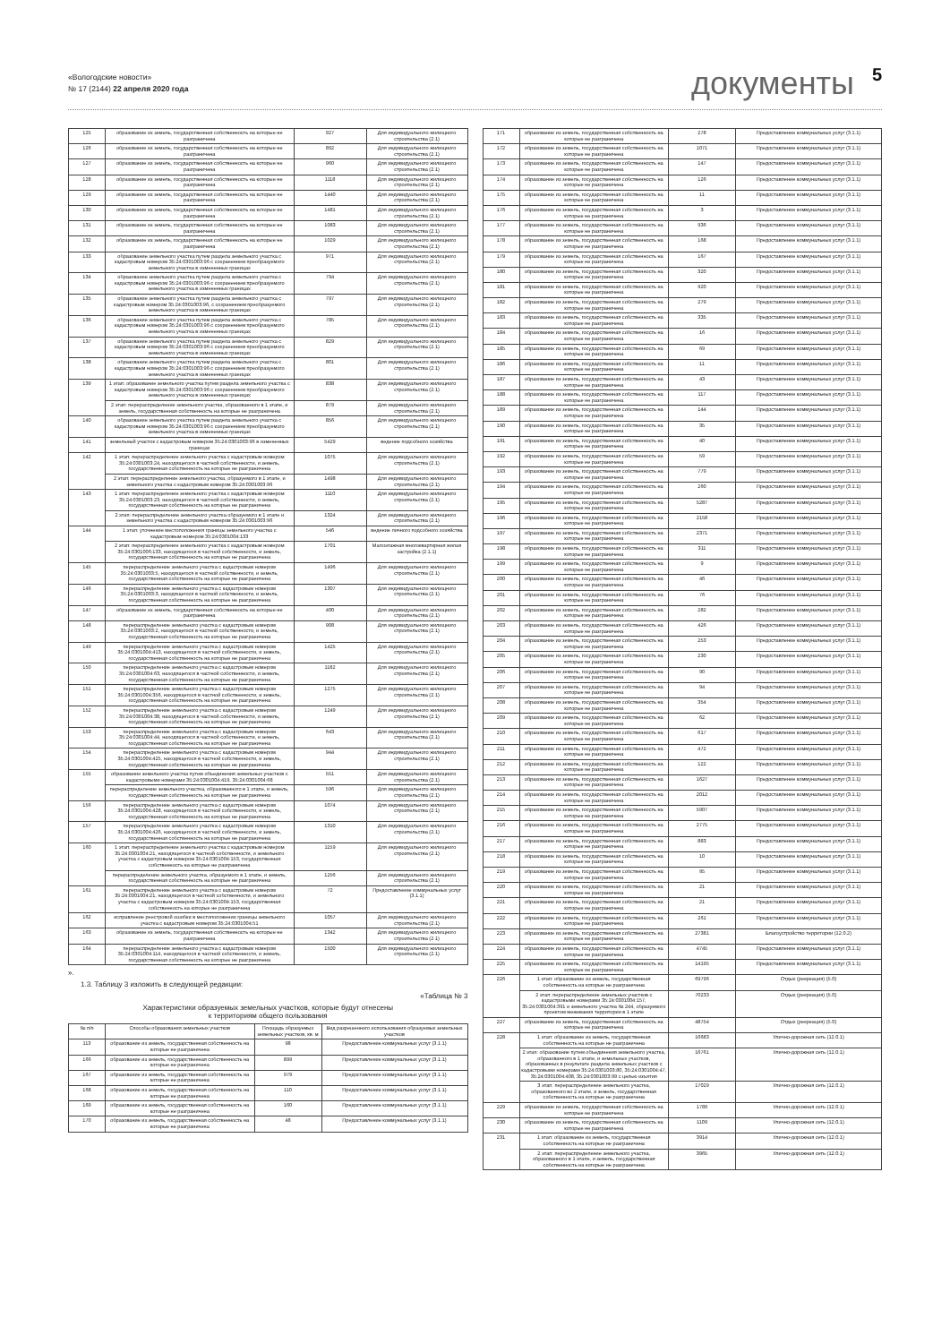«Вологодские новости»
№ 17 (2144) 22 апреля 2020 года
документы 5
| 125 | образование из земель, государственная собственность на которые не разграничена | 927 | Для индивидуального жилищного строительства (2.1) |
| 126 | образование из земель, государственная собственность на которые не разграничена | 892 | Для индивидуального жилищного строительства (2.1) |
| 127 | образование из земель, государственная собственность на которые не разграничена | 960 | Для индивидуального жилищного строительства (2.1) |
| 128 | образование из земель, государственная собственность на которые не разграничена | 1118 | Для индивидуального жилищного строительства (2.1) |
| 129 | образование из земель, государственная собственность на которые не разграничена | 1440 | Для индивидуального жилищного строительства (2.1) |
| 130 | образование из земель, государственная собственность на которые не разграничена | 1481 | Для индивидуального жилищного строительства (2.1) |
| 131 | образование из земель, государственная собственность на которые не разграничена | 1083 | Для индивидуального жилищного строительства (2.1) |
| 132 | образование из земель, государственная собственность на которые не разграничена | 1029 | Для индивидуального жилищного строительства (2.1) |
| 133 | образование земельного участка путем раздела земельного участка с кадастровым номером 35:24:0301003:96 с сохранением преобразуемого земельного участка в измененных границах | 971 | Для индивидуального жилищного строительства (2.1) |
| 134 | образование земельного участка путем раздела земельного участка с кадастровым номером 35:24:0301003:96 с сохранением преобразуемого земельного участка в измененных границах | 794 | Для индивидуального жилищного строительства (2.1) |
| 135 | образование земельного участка путем раздела земельного участка с кадастровым номером 35:24:0301003:96, с сохранением преобразуемого земельного участка в измененных границах | 797 | Для индивидуального жилищного строительства (2.1) |
| 136 | образование земельного участка путем раздела земельного участка с кадастровым номером 35:24:0301003:96 с сохранением преобразуемого земельного участка в измененных границах | 785 | Для индивидуального жилищного строительства (2.1) |
| 137 | образование земельного участка путем раздела земельного участка с кадастровым номером 35:24:0301003:96 с сохранением преобразуемого земельного участка в измененных границах | 829 | Для индивидуального жилищного строительства (2.1) |
| 138 | образование земельного участка путем раздела земельного участка с кадастровым номером 35:24:0301003:96 с сохранением преобразуемого земельного участка в измененных границах | 801 | Для индивидуального жилищного строительства (2.1) |
| 139 | 1 этап: образование земельного участка путем раздела земельного участка с кадастровым номером 35:24:0301003:96 с сохранением преобразуемого земельного участка в измененных границах | 838 | Для индивидуального жилищного строительства (2.1) |
| | 2 этап: перераспределение земельного участка, образованного в 1 этапе, и земель, государственная собственность на которые не разграничена | 879 | Для индивидуального жилищного строительства (2.1) |
| 140 | образование земельного участка путем раздела земельного участка с кадастровым номером 35:24:0301003:96 с сохранением преобразуемого земельного участка в измененных границах | 856 | Для индивидуального жилищного строительства (2.1) |
| 141 | земельный участок с кадастровым номером 35:24:0301003:96 в измененных границах | 5429 | ведение подсобного хозяйства |
| 142 | 1 этап: перераспределение земельного участка с кадастровым номером 35:24:0301003:24, находящегося в частной собственности, и земель, государственная собственность на которые не разграничена | 1075 | Для индивидуального жилищного строительства (2.1) |
| | 2 этап: перераспределение земельного участка, образуемого в 1 этапе, и земельного участка с кадастровым номером 35:24:0301003:96 | 1498 | Для индивидуального жилищного строительства (2.1) |
| 143 | 1 этап: перераспределение земельного участка с кадастровым номером 35:24:0301003:23, находящегося в частной собственности, и земель, государственная собственность на которые не разграничена | 1110 | Для индивидуального жилищного строительства (2.1) |
| | 2 этап: перераспределение земельного участка образуемого в 1 этапе и земельного участка с кадастровым номером 35:24:0301003:96 | 1324 | Для индивидуального жилищного строительства (2.1) |
| 144 | 1 этап: уточнение местоположения границы земельного участка с кадастровым номером 35:24:0301004:133 | 546 | ведение личного подсобного хозяйства |
| | 2 этап: перераспределение земельного участка с кадастровым номером 35:24:0301006:133, находящегося в частной собственности, и земель, государственная собственность на которые не разграничена | 1701 | Малоэтажная многоквартирная жилая застройка (2.1.1) |
| 145 | перераспределение земельного участка с кадастровым номером 35:24:0301003:5, находящегося в частной собственности, и земель, государственная собственность на которые не разграничена | 1496 | Для индивидуального жилищного строительства (2.1) |
| 146 | перераспределение земельного участка с кадастровым номером 35:24:0301003:3, находящегося в частной собственности, и земель, государственная собственность на которые не разграничена | 1307 | Для индивидуального жилищного строительства (2.1) |
| 147 | образование из земель, государственная собственность на которые не разграничена | 400 | Для индивидуального жилищного строительства (2.1) |
| 148 | перераспределение земельного участка с кадастровым номером 35:24:0301003:2, находящегося в частной собственности, и земель, государственная собственность на которые не разграничена | 908 | Для индивидуального жилищного строительства (2.1) |
| 149 | перераспределение земельного участка с кадастровым номером 35:24:0301004:413, находящегося в частной собственности, и земель, государственная собственность на которые не разграничена | 1425 | Для индивидуального жилищного строительства (2.1) |
| 150 | перераспределение земельного участка с кадастровым номером 35:24:0301004:63, находящегося в частной собственности, и земель, государственная собственность на которые не разграничена | 1182 | Для индивидуального жилищного строительства (2.1) |
| 151 | перераспределение земельного участка с кадастровым номером 35:24:0301004:356, находящегося в частной собственности, и земель, государственная собственность на которые не разграничена | 1275 | Для индивидуального жилищного строительства (2.1) |
| 152 | перераспределение земельного участка с кадастровым номером 35:24:0301004:38, находящегося в частной собственности, и земель, государственная собственность на которые не разграничена | 1249 | Для индивидуального жилищного строительства (2.1) |
| 153 | перераспределение земельного участка с кадастровым номером 35:24:0301004:44, находящегося в частной собственности, и земель, государственная собственность на которые не разграничена | 643 | Для индивидуального жилищного строительства (2.1) |
| 154 | перераспределение земельного участка с кадастровым номером 35:24:0301004:425, находящегося в частной собственности, и земель, государственная собственность на которые не разграничена | 944 | Для индивидуального жилищного строительства (2.1) |
| 155 | образование земельного участка путем объединения земельных участков с кадастровыми номерами 35:24:0301004:419, 35:24:0301004:68 | 551 | Для индивидуального жилищного строительства (2.1) |
| | перераспределение земельного участка, образованного в 1 этапе, и земель, государственная собственность на которые не разграничена | 596 | Для индивидуального жилищного строительства (2.1) |
| 156 | перераспределение земельного участка с кадастровым номером 35:24:0301004:428, находящегося в частной собственности, и земель, государственная собственность на которые не разграничена | 1074 | Для индивидуального жилищного строительства (2.1) |
| 157 | перераспределение земельного участка с кадастровым номером 35:24:0301004:426, находящегося в частной собственности, и земель, государственная собственность на которые не разграничена | 1310 | Для индивидуального жилищного строительства (2.1) |
| 160 | 1 этап: перераспределение земельного участка с кадастровым номером 35:24:0301004:21, находящегося в частной собственности, и земельного участка с кадастровым номером 35:24:0301004:153, государственная собственность на которые не разграничена | 1159 | Для индивидуального жилищного строительства (2.1) |
| | перераспределение земельного участка, образуемого в 1 этапе, и земель, государственная собственность на которые не разграничена | 1256 | Для индивидуального жилищного строительства (2.1) |
| 161 | перераспределение земельного участка с кадастровым номером 35:24:0301004:21, находящегося в частной собственности, и земельного участка с кадастровым номером 35:24:0301004:153, государственная собственность на которые не разграничена | 72 | Предоставление коммунальных услуг (3.1.1) |
| 162 | исправление реестровой ошибки в местоположении границы земельного участка с кадастровым номером 35:24:0301004:51 | 1057 | Для индивидуального жилищного строительства (2.1) |
| 163 | образование из земель, государственная собственность на которые не разграничена | 1342 | Для индивидуального жилищного строительства (2.1) |
| 164 | перераспределение земельного участка с кадастровым номером 35:24:0301004:114, находящегося в частной собственности, и земель, государственная собственность на которые не разграничена | 1500 | Для индивидуального жилищного строительства (2.1) |
».
1.3. Таблицу 3 изложить в следующей редакции:
«Таблица № 3
Характеристики образуемых земельных участков, которые будут отнесены
к территориям общего пользования
| № п/п | Способы образования земельных участков | Площадь образуемых земельных участков, кв. м | Вид разрешенного использования образуемых земельных участков |
| --- | --- | --- | --- |
| 113 | образование из земель, государственная собственность на которые не разграничена | 98 | Предоставление коммунальных услуг (3.1.1) |
| 166 | образование из земель, государственная собственность на которые не разграничена | 899 | Предоставление коммунальных услуг (3.1.1) |
| 167 | образование из земель, государственная собственность на которые не разграничена | 979 | Предоставление коммунальных услуг (3.1.1) |
| 168 | образование из земель, государственная собственность на которые не разграничена | 110 | Предоставление коммунальных услуг (3.1.1) |
| 169 | образование из земель, государственная собственность на которые не разграничена | 160 | Предоставление коммунальных услуг (3.1.1) |
| 170 | образование из земель, государственная собственность на которые не разграничена | 48 | Предоставление коммунальных услуг (3.1.1) |
| 171 | образование из земель, государственная собственность на которые не разграничена | 278 | Предоставление коммунальных услуг (3.1.1) |
| 172 | образование из земель, государственная собственность на которые не разграничена | 1071 | Предоставление коммунальных услуг (3.1.1) |
| 173 | образование из земель, государственная собственность на которые не разграничена | 147 | Предоставление коммунальных услуг (3.1.1) |
| 174 | образование из земель, государственная собственность на которые не разграничена | 126 | Предоставление коммунальных услуг (3.1.1) |
| 175 | образование из земель, государственная собственность на которые не разграничена | 11 | Предоставление коммунальных услуг (3.1.1) |
| 176 | образование из земель, государственная собственность на которые не разграничена | 3 | Предоставление коммунальных услуг (3.1.1) |
| 177 | образование из земель, государственная собственность на которые не разграничена | 936 | Предоставление коммунальных услуг (3.1.1) |
| 178 | образование из земель, государственная собственность на которые не разграничена | 168 | Предоставление коммунальных услуг (3.1.1) |
| 179 | образование из земель, государственная собственность на которые не разграничена | 167 | Предоставление коммунальных услуг (3.1.1) |
| 180 | образование из земель, государственная собственность на которые не разграничена | 320 | Предоставление коммунальных услуг (3.1.1) |
| 181 | образование из земель, государственная собственность на которые не разграничена | 920 | Предоставление коммунальных услуг (3.1.1) |
| 182 | образование из земель, государственная собственность на которые не разграничена | 279 | Предоставление коммунальных услуг (3.1.1) |
| 183 | образование из земель, государственная собственность на которые не разграничена | 335 | Предоставление коммунальных услуг (3.1.1) |
| 184 | образование из земель, государственная собственность на которые не разграничена | 16 | Предоставление коммунальных услуг (3.1.1) |
| 185 | образование из земель, государственная собственность на которые не разграничена | 69 | Предоставление коммунальных услуг (3.1.1) |
| 186 | образование из земель, государственная собственность на которые не разграничена | 11 | Предоставление коммунальных услуг (3.1.1) |
| 187 | образование из земель, государственная собственность на которые не разграничена | 43 | Предоставление коммунальных услуг (3.1.1) |
| 188 | образование из земель, государственная собственность на которые не разграничена | 117 | Предоставление коммунальных услуг (3.1.1) |
| 189 | образование из земель, государственная собственность на которые не разграничена | 144 | Предоставление коммунальных услуг (3.1.1) |
| 190 | образование из земель, государственная собственность на которые не разграничена | 35 | Предоставление коммунальных услуг (3.1.1) |
| 191 | образование из земель, государственная собственность на которые не разграничена | 40 | Предоставление коммунальных услуг (3.1.1) |
| 192 | образование из земель, государственная собственность на которые не разграничена | 59 | Предоставление коммунальных услуг (3.1.1) |
| 193 | образование из земель, государственная собственность на которые не разграничена | 779 | Предоставление коммунальных услуг (3.1.1) |
| 194 | образование из земель, государственная собственность на которые не разграничена | 260 | Предоставление коммунальных услуг (3.1.1) |
| 195 | образование из земель, государственная собственность на которые не разграничена | 5287 | Предоставление коммунальных услуг (3.1.1) |
| 196 | образование из земель, государственная собственность на которые не разграничена | 2158 | Предоставление коммунальных услуг (3.1.1) |
| 197 | образование из земель, государственная собственность на которые не разграничена | 2371 | Предоставление коммунальных услуг (3.1.1) |
| 198 | образование из земель, государственная собственность на которые не разграничена | 311 | Предоставление коммунальных услуг (3.1.1) |
| 199 | образование из земель, государственная собственность на которые не разграничена | 9 | Предоставление коммунальных услуг (3.1.1) |
| 200 | образование из земель, государственная собственность на которые не разграничена | 46 | Предоставление коммунальных услуг (3.1.1) |
| 201 | образование из земель, государственная собственность на которые не разграничена | 76 | Предоставление коммунальных услуг (3.1.1) |
| 202 | образование из земель, государственная собственность на которые не разграничена | 282 | Предоставление коммунальных услуг (3.1.1) |
| 203 | образование из земель, государственная собственность на которые не разграничена | 426 | Предоставление коммунальных услуг (3.1.1) |
| 204 | образование из земель, государственная собственность на которые не разграничена | 253 | Предоставление коммунальных услуг (3.1.1) |
| 205 | образование из земель, государственная собственность на которые не разграничена | 230 | Предоставление коммунальных услуг (3.1.1) |
| 206 | образование из земель, государственная собственность на которые не разграничена | 90 | Предоставление коммунальных услуг (3.1.1) |
| 207 | образование из земель, государственная собственность на которые не разграничена | 94 | Предоставление коммунальных услуг (3.1.1) |
| 208 | образование из земель, государственная собственность на которые не разграничена | 354 | Предоставление коммунальных услуг (3.1.1) |
| 209 | образование из земель, государственная собственность на которые не разграничена | 62 | Предоставление коммунальных услуг (3.1.1) |
| 210 | образование из земель, государственная собственность на которые не разграничена | 617 | Предоставление коммунальных услуг (3.1.1) |
| 211 | образование из земель, государственная собственность на которые не разграничена | 472 | Предоставление коммунальных услуг (3.1.1) |
| 212 | образование из земель, государственная собственность на которые не разграничена | 122 | Предоставление коммунальных услуг (3.1.1) |
| 213 | образование из земель, государственная собственность на которые не разграничена | 1627 | Предоставление коммунальных услуг (3.1.1) |
| 214 | образование из земель, государственная собственность на которые не разграничена | 2012 | Предоставление коммунальных услуг (3.1.1) |
| 215 | образование из земель, государственная собственность на которые не разграничена | 5907 | Предоставление коммунальных услуг (3.1.1) |
| 216 | образование из земель, государственная собственность на которые не разграничена | 2775 | Предоставление коммунальных услуг (3.1.1) |
| 217 | образование из земель, государственная собственность на которые не разграничена | 883 | Предоставление коммунальных услуг (3.1.1) |
| 218 | образование из земель, государственная собственность на которые не разграничена | 10 | Предоставление коммунальных услуг (3.1.1) |
| 219 | образование из земель, государственная собственность на которые не разграничена | 95 | Предоставление коммунальных услуг (3.1.1) |
| 220 | образование из земель, государственная собственность на которые не разграничена | 21 | Предоставление коммунальных услуг (3.1.1) |
| 221 | образование из земель, государственная собственность на которые не разграничена | 21 | Предоставление коммунальных услуг (3.1.1) |
| 222 | образование из земель, государственная собственность на которые не разграничена | 261 | Предоставление коммунальных услуг (3.1.1) |
| 223 | образование из земель, государственная собственность на которые не разграничена | 27381 | Благоустройство территории (12.0.2) |
| 224 | образование из земель, государственная собственность на которые не разграничена | 4745 | Предоставление коммунальных услуг (3.1.1) |
| 225 | образование из земель, государственная собственность на которые не разграничена | 14195 | Предоставление коммунальных услуг (3.1.1) |
| 226 | 1 этап: образование из земель, государственная собственность на которые не разграничена | 69796 | Отдых (рекреация) (5.0) |
| | 2 этап: перераспределение земельных участков с кадастровыми номерами 35:24:0301004:157, 35:24:0301004:391 и земельного участка № 244, образуемого проектом межевания территории в 1 этапе | 70233 | Отдых (рекреация) (5.0) |
| 227 | образование из земель, государственная собственность на которые не разграничена | 48754 | Отдых (рекреация) (5.0) |
| 228 | 1 этап: образование из земель, государственная собственность на которые не разграничена | 16683 | Улично-дорожная сеть (12.0.1) |
| | 2 этап: образование путем объединения земельного участка, образованного в 1 этапе, и земельных участков, образованных в результате раздела земельных участков с кадастровыми номерами 35:24:0301003:80, 35:24:0301004:47, 35:24:0301004:408, 35:24:0301003:99 с целью изъятия | 16761 | Улично-дорожная сеть (12.0.1) |
| | 3 этап: перераспределение земельного участка, образованного во 2 этапе, и земель, государственная собственность на которые не разграничена | 17029 | Улично-дорожная сеть (12.0.1) |
| 229 | образование из земель, государственная собственность на которые не разграничена | 1789 | Улично-дорожная сеть (12.0.1) |
| 230 | образование из земель, государственная собственность на которые не разграничена | 1109 | Улично-дорожная сеть (12.0.1) |
| 231 | 1 этап: образование из земель, государственная собственность на которые не разграничена | 3914 | Улично-дорожная сеть (12.0.1) |
| | 2 этап: перераспределение земельного участка, образованного в 1 этапе, и земель, государственная собственность на которые не разграничена | 3965 | Улично-дорожная сеть (12.0.1) |